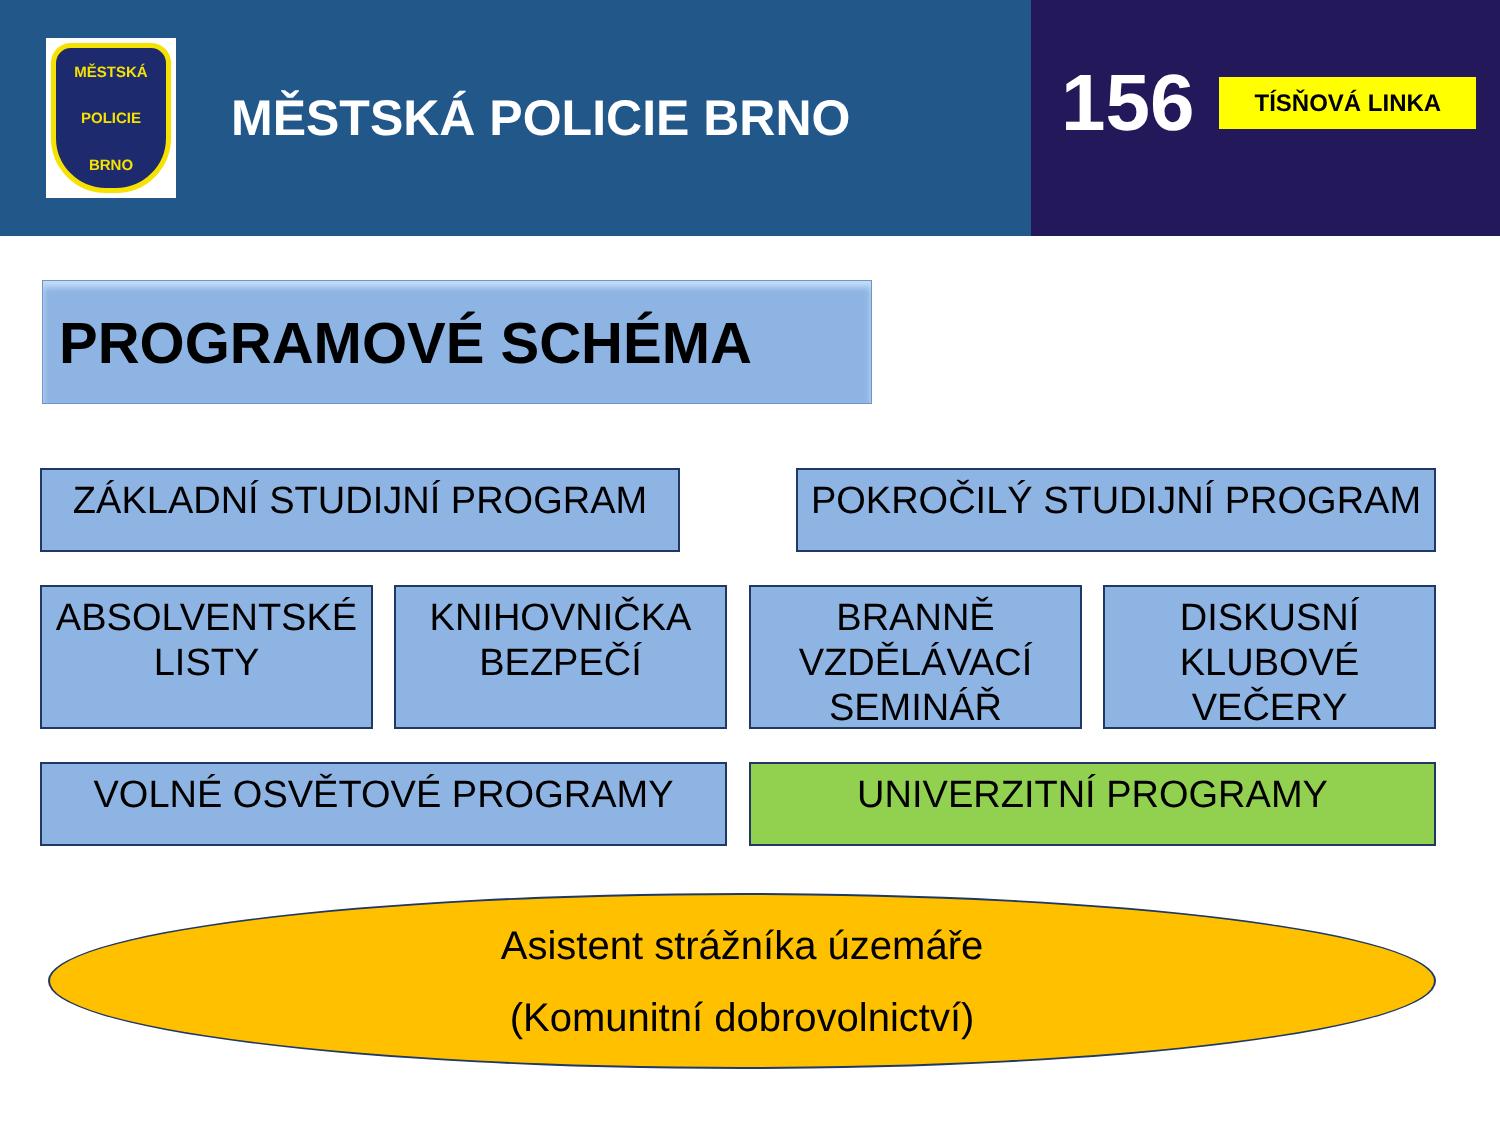MĚSTSKÁ
POLICIE
BRNO
MĚSTSKÁ POLICIE BRNO
156 TÍSŇOVÁ LINKA
PROGRAMOVÉ SCHÉMA
ZÁKLADNÍ STUDIJNÍ PROGRAM POKROČILÝ STUDIJNÍ PROGRAM
ABSOLVENTSKÉ LISTY
KNIHOVNIČKA BEZPEČÍ
BRANNĚ VZDĚLÁVACÍ SEMINÁŘ
DISKUSNÍ KLUBOVÉ VEČERY
VOLNÉ OSVĚTOVÉ PROGRAMY UNIVERZITNÍ PROGRAMY
Asistent strážníka územáře
(Komunitní dobrovolnictví)